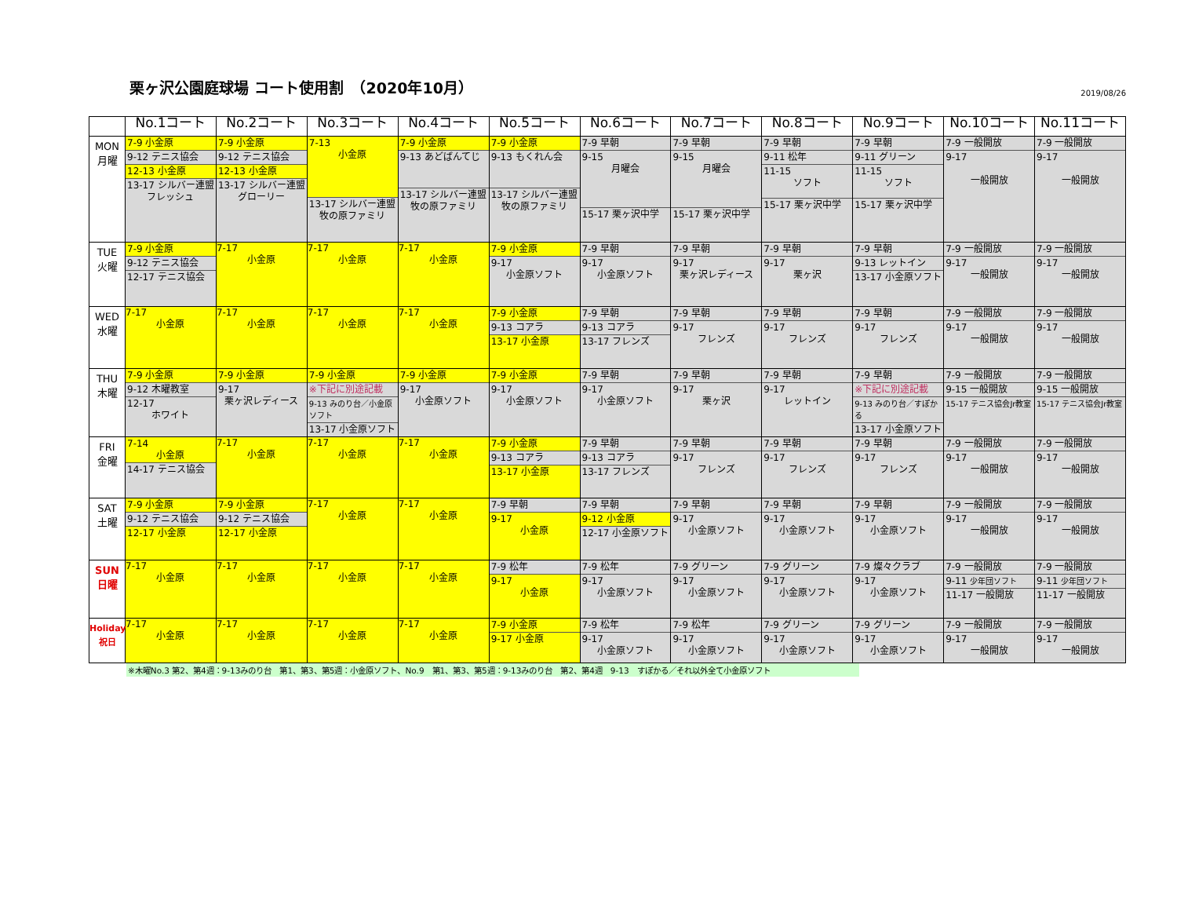栗ヶ沢公園庭球場 コート使用割　（2020年10月）
2019/08/26
| | No.1コート | No.2コート | No.3コート | No.4コート | No.5コート | No.6コート | No.7コート | No.8コート | No.9コート | No.10コート | No.11コート |
| --- | --- | --- | --- | --- | --- | --- | --- | --- | --- | --- | --- |
| MON 月曜 | 7-9 小金原 9-12 テニス協会 12-13 小金原 13-17 シルバー連盟 フレッシュ | 7-9 小金原 9-12 テニス協会 12-13 小金原 13-17 シルバー連盟 グローリー | 7-13 小金原 13-17 シルバー連盟 牧の原ファミリ | 7-9 小金原 9-13 あどばんてじ 13-17 シルバー連盟 牧の原ファミリ | 7-9 小金原 9-13 もくれん会 13-17 シルバー連盟 牧の原ファミリ | 7-9 早朝 9-15 月曜会 15-17 栗ヶ沢中学 | 7-9 早朝 9-15 月曜会 15-17 栗ヶ沢中学 | 7-9 早朝 9-11 松年 11-15 ソフト 15-17 栗ヶ沢中学 | 7-9 早朝 9-11 グリーン 11-15 ソフト 15-17 栗ヶ沢中学 | 7-9 一般開放 9-17 一般開放 | 7-9 一般開放 9-17 一般開放 |
| TUE 火曜 | 7-9 小金原 9-12 テニス協会 12-17 テニス協会 | 7-17 小金原 | 7-17 小金原 | 7-17 小金原 | 7-9 小金原 9-17 小金原ソフト | 7-9 早朝 9-17 小金原ソフト | 7-9 早朝 9-17 栗ヶ沢レディース | 7-9 早朝 9-17 栗ヶ沢 | 7-9 早朝 9-13 レットイン 13-17 小金原ソフト | 7-9 一般開放 9-17 一般開放 | 7-9 一般開放 9-17 一般開放 |
| WED 水曜 | 7-17 小金原 | 7-17 小金原 | 7-17 小金原 | 7-17 小金原 | 7-9 小金原 9-13 コアラ 13-17 小金原 | 7-9 早朝 9-13 コアラ 13-17 フレンズ | 7-9 早朝 9-17 フレンズ | 7-9 早朝 9-17 フレンズ | 7-9 早朝 9-17 フレンズ | 7-9 一般開放 9-17 一般開放 | 7-9 一般開放 9-17 一般開放 |
| THU 木曜 | 7-9 小金原 9-12 木曜教室 12-17 ホワイト | 7-9 小金原 9-17 栗ヶ沢レディース | 7-9 小金原 ※下記に別途記載 9-13 みのり台／小金原ソフト 13-17 小金原ソフト | 7-9 小金原 9-17 小金原ソフト | 7-9 小金原 9-17 小金原ソフト | 7-9 早朝 9-17 小金原ソフト | 7-9 早朝 9-17 栗ヶ沢 | 7-9 早朝 9-17 レットイン | 7-9 早朝 ※下記に別途記載 9-13 みのり台／すぽかる 13-17 小金原ソフト | 7-9 一般開放 9-15 一般開放 15-17 テニス協会Jr教室 | 7-9 一般開放 9-15 一般開放 15-17 テニス協会Jr教室 |
| FRI 金曜 | 7-14 小金原 14-17 テニス協会 | 7-17 小金原 | 7-17 小金原 | 7-17 小金原 | 7-9 小金原 9-13 コアラ 13-17 小金原 | 7-9 早朝 9-13 コアラ 13-17 フレンズ | 7-9 早朝 9-17 フレンズ | 7-9 早朝 9-17 フレンズ | 7-9 早朝 9-17 フレンズ | 7-9 一般開放 9-17 一般開放 | 7-9 一般開放 9-17 一般開放 |
| SAT 土曜 | 7-9 小金原 9-12 テニス協会 12-17 小金原 | 7-9 小金原 9-12 テニス協会 12-17 小金原 | 7-17 小金原 | 7-17 小金原 | 7-9 早朝 9-17 小金原 | 7-9 早朝 9-12 小金原 12-17 小金原ソフト | 7-9 早朝 9-17 小金原ソフト | 7-9 早朝 9-17 小金原ソフト | 7-9 早朝 9-17 小金原ソフト | 7-9 一般開放 9-17 一般開放 | 7-9 一般開放 9-17 一般開放 |
| SUN 日曜 | 7-17 小金原 | 7-17 小金原 | 7-17 小金原 | 7-17 小金原 | 7-9 松年 9-17 小金原 | 7-9 松年 9-17 小金原ソフト | 7-9 グリーン 9-17 小金原ソフト | 7-9 グリーン 9-17 小金原ソフト | 7-9 燦々クラブ 9-17 小金原ソフト | 7-9 一般開放 9-11 少年団ソフト 11-17 一般開放 | 7-9 一般開放 9-11 少年団ソフト 11-17 一般開放 |
| Holiday 祝日 | 7-17 小金原 | 7-17 小金原 | 7-17 小金原 | 7-17 小金原 | 7-9 小金原 9-17 小金原 | 7-9 松年 9-17 小金原ソフト | 7-9 松年 9-17 小金原ソフト | 7-9 グリーン 9-17 小金原ソフト | 7-9 グリーン 9-17 小金原ソフト | 7-9 一般開放 9-17 一般開放 | 7-9 一般開放 9-17 一般開放 |
※木曜No.3 第2、第4週：9-13みのり台　第1、第3、第5週：小金原ソフト、No.9　第1、第3、第5週：9-13みのり台　第2、第4週　9-13　すぽかる／それ以外全て小金原ソフト